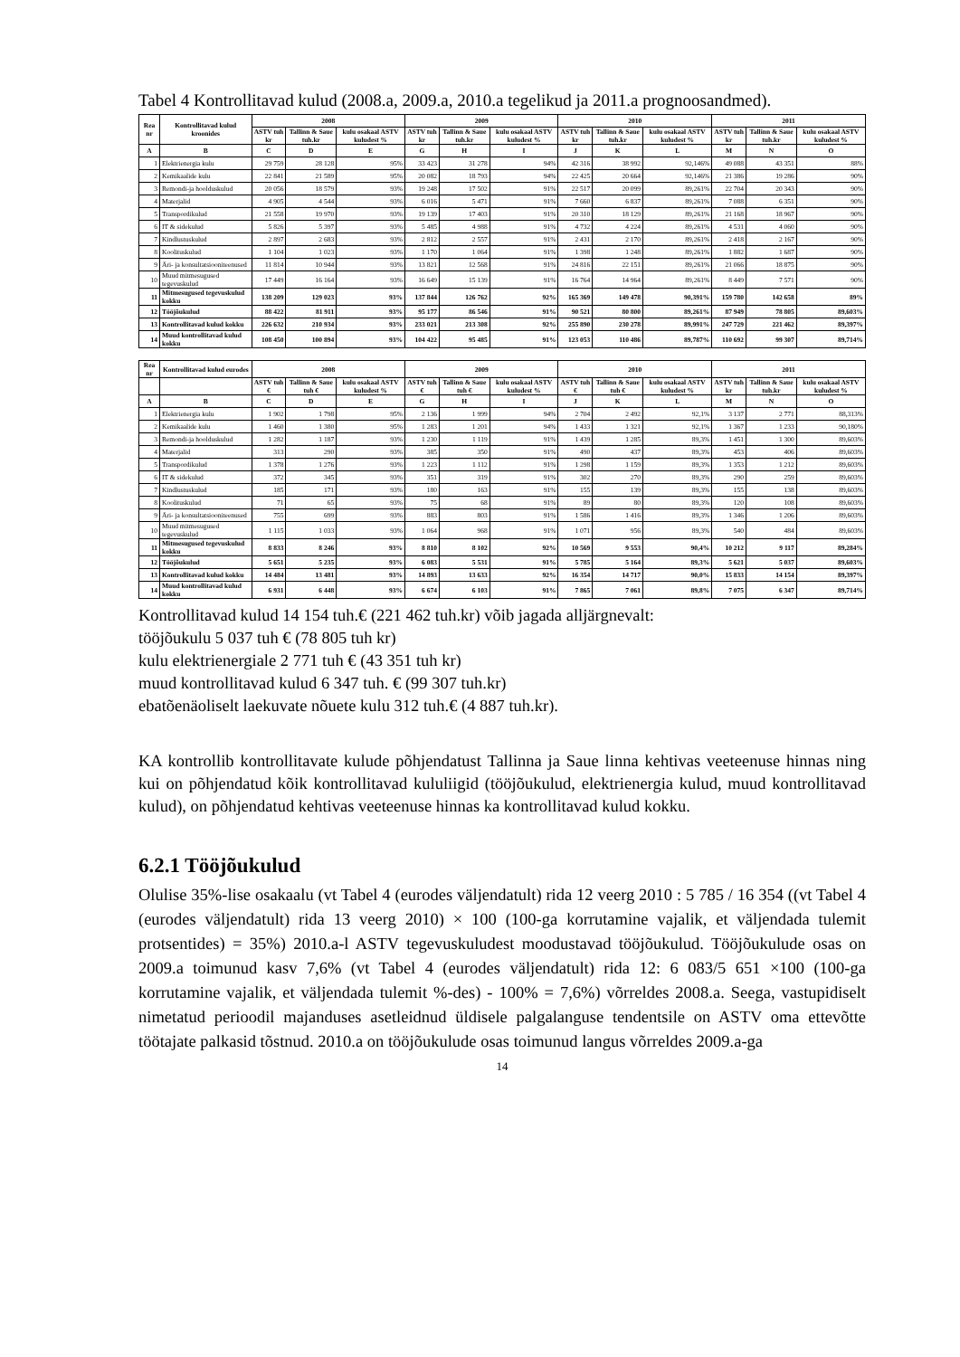Tabel 4 Kontrollitavad kulud (2008.a, 2009.a, 2010.a tegelikud ja 2011.a prognoosandmed).
| Rea nr | Kontrollitavad kulud kroonides | 2008 | | | 2009 | | | 2010 | | | 2011 | | |
| --- | --- | --- | --- | --- | --- | --- | --- | --- | --- | --- | --- | --- | --- |
| | | ASTV tuh kr | Tallinn & Saue tuh.kr | kulu osakaal ASTV kuludest % | ASTV tuh kr | Tallinn & Saue tuh.kr | kulu osakaal ASTV kuludest % | ASTV tuh kr | Tallinn & Saue tuh.kr | kulu osakaal ASTV kuludest % | ASTV tuh kr | Tallinn & Saue tuh.kr | kulu osakaal ASTV kuludest % |
| A | B | C | D | E | G | H | I | J | K | L | M | N | O |
| 1 | Elektrienergia kulu | 29 759 | 28 128 | 95% | 33 423 | 31 278 | 94% | 42 316 | 38 992 | 92,146% | 49 088 | 43 351 | 88% |
| 2 | Kemikaalide kulu | 22 841 | 21 589 | 95% | 20 082 | 18 793 | 94% | 22 425 | 20 664 | 92,146% | 21 386 | 19 286 | 90% |
| 3 | Remondi-ja hoolduskulud | 20 056 | 18 579 | 93% | 19 248 | 17 502 | 91% | 22 517 | 20 099 | 89,261% | 22 704 | 20 343 | 90% |
| 4 | Materjalid | 4 905 | 4 544 | 93% | 6 016 | 5 471 | 91% | 7 660 | 6 837 | 89,261% | 7 088 | 6 351 | 90% |
| 5 | Transpordikulud | 21 558 | 19 970 | 93% | 19 139 | 17 403 | 91% | 20 310 | 18 129 | 89,261% | 21 168 | 18 967 | 90% |
| 6 | IT & sidekulud | 5 826 | 5 397 | 93% | 5 485 | 4 988 | 91% | 4 732 | 4 224 | 89,261% | 4 531 | 4 060 | 90% |
| 7 | Kindlustuskulud | 2 897 | 2 683 | 93% | 2 812 | 2 557 | 91% | 2 431 | 2 170 | 89,261% | 2 418 | 2 167 | 90% |
| 8 | Koolituskulud | 1 104 | 1 023 | 93% | 1 170 | 1 064 | 91% | 1 398 | 1 248 | 89,261% | 1 882 | 1 687 | 90% |
| 9 | Äri- ja konsultatsiooniteenused | 11 814 | 10 944 | 93% | 13 821 | 12 568 | 91% | 24 816 | 22 151 | 89,261% | 21 066 | 18 875 | 90% |
| 10 | Muud mitmesugused tegevuskulud | 17 449 | 16 164 | 93% | 16 649 | 15 139 | 91% | 16 764 | 14 964 | 89,261% | 8 449 | 7 571 | 90% |
| 11 | Mitmesugused tegevuskulud kokku | 138 209 | 129 023 | 93% | 137 844 | 126 762 | 92% | 165 369 | 149 478 | 90,391% | 159 780 | 142 658 | 89% |
| 12 | Tööjõukulud | 88 422 | 81 911 | 93% | 95 177 | 86 546 | 91% | 90 521 | 80 800 | 89,261% | 87 949 | 78 805 | 89,603% |
| 13 | Kontrollitavad kulud kokku | 226 632 | 210 934 | 93% | 233 021 | 213 308 | 92% | 255 890 | 230 278 | 89,991% | 247 729 | 221 462 | 89,397% |
| 14 | Muud kontrollitavad kulud kokku | 108 450 | 100 894 | 93% | 104 422 | 95 485 | 91% | 123 053 | 110 486 | 89,787% | 110 692 | 99 307 | 89,714% |
| Rea nr | Kontrollitavad kulud eurodes | 2008 | | | 2009 | | | 2010 | | | 2011 | | |
| | | ASTV tuh € | Tallinn & Saue tuh € | kulu osakaal ASTV kuludest % | ASTV tuh € | Tallinn & Saue tuh € | kulu osakaal ASTV kuludest % | ASTV tuh € | Tallinn & Saue tuh € | kulu osakaal ASTV kuludest % | ASTV tuh kr | Tallinn & Saue tuh.kr | kulu osakaal ASTV kuludest % |
| A | B | C | D | E | G | H | I | J | K | L | M | N | O |
| 1 | Elektrienergia kulu | 1 902 | 1 798 | 95% | 2 136 | 1 999 | 94% | 2 704 | 2 492 | 92,1% | 3 137 | 2 771 | 88,313% |
| 2 | Kemikaalide kulu | 1 460 | 1 380 | 95% | 1 283 | 1 201 | 94% | 1 433 | 1 321 | 92,1% | 1 367 | 1 233 | 90,180% |
| 3 | Remondi-ja hoolduskulud | 1 282 | 1 187 | 93% | 1 230 | 1 119 | 91% | 1 439 | 1 285 | 89,3% | 1 451 | 1 300 | 89,603% |
| 4 | Materjalid | 313 | 290 | 93% | 385 | 350 | 91% | 490 | 437 | 89,3% | 453 | 406 | 89,603% |
| 5 | Transpordikulud | 1 378 | 1 276 | 93% | 1 223 | 1 112 | 91% | 1 298 | 1 159 | 89,3% | 1 353 | 1 212 | 89,603% |
| 6 | IT & sidekulud | 372 | 345 | 93% | 351 | 319 | 91% | 302 | 270 | 89,3% | 290 | 259 | 89,603% |
| 7 | Kindlustuskulud | 185 | 171 | 93% | 180 | 163 | 91% | 155 | 139 | 89,3% | 155 | 138 | 89,603% |
| 8 | Koolituskulud | 71 | 65 | 93% | 75 | 68 | 91% | 89 | 80 | 89,3% | 120 | 108 | 89,603% |
| 9 | Äri- ja konsultatsiooniteenused | 755 | 699 | 93% | 883 | 803 | 91% | 1 586 | 1 416 | 89,3% | 1 346 | 1 206 | 89,603% |
| 10 | Muud mitmesugused tegevuskulud | 1 115 | 1 033 | 93% | 1 064 | 968 | 91% | 1 071 | 956 | 89,3% | 540 | 484 | 89,603% |
| 11 | Mitmesugused tegevuskulud kokku | 8 833 | 8 246 | 93% | 8 810 | 8 102 | 92% | 10 569 | 9 553 | 90,4% | 10 212 | 9 117 | 89,284% |
| 12 | Tööjõukulud | 5 651 | 5 235 | 93% | 6 083 | 5 531 | 91% | 5 785 | 5 164 | 89,3% | 5 621 | 5 037 | 89,603% |
| 13 | Kontrollitavad kulud kokku | 14 484 | 13 481 | 93% | 14 893 | 13 633 | 92% | 16 354 | 14 717 | 90,0% | 15 833 | 14 154 | 89,397% |
| 14 | Muud kontrollitavad kulud kokku | 6 931 | 6 448 | 93% | 6 674 | 6 103 | 91% | 7 865 | 7 061 | 89,8% | 7 075 | 6 347 | 89,714% |
Kontrollitavad kulud 14 154 tuh.€ (221 462 tuh.kr) võib jagada alljärgnevalt:
tööjõukulu 5 037 tuh € (78 805 tuh kr)
kulu elektrienergiale 2 771 tuh € (43 351 tuh kr)
muud kontrollitavad kulud 6 347 tuh. € (99 307 tuh.kr)
ebatõenäoliselt laekuvate nõuete kulu 312 tuh.€ (4 887 tuh.kr).
KA kontrollib kontrollitavate kulude põhjendatust Tallinna ja Saue linna kehtivas veeteenuse hinnas ning kui on põhjendatud kõik kontrollitavad kululiigid (tööjõukulud, elektrienergia kulud, muud kontrollitavad kulud), on põhjendatud kehtivas veeteenuse hinnas ka kontrollitavad kulud kokku.
6.2.1 Tööjõukulud
Olulise 35%-lise osakaalu (vt Tabel 4 (eurodes väljendatult) rida 12 veerg 2010 : 5 785 / 16 354 ((vt Tabel 4 (eurodes väljendatult) rida 13 veerg 2010) × 100 (100-ga korrutamine vajalik, et väljendada tulemit protsentides) = 35%) 2010.a-l ASTV tegevuskuludest moodustavad tööjõukulud. Tööjõukulude osas on 2009.a toimunud kasv 7,6% (vt Tabel 4 (eurodes väljendatult) rida 12: 6 083/5 651 ×100 (100-ga korrutamine vajalik, et väljendada tulemit %-des) - 100% = 7,6%) võrreldes 2008.a. Seega, vastupidiselt nimetatud perioodil majanduses asetleidnud üldisele palgalanguse tendentsile on ASTV oma ettevõtte töötajate palkasid tõstnud. 2010.a on tööjõukulude osas toimunud langus võrreldes 2009.a-ga
14